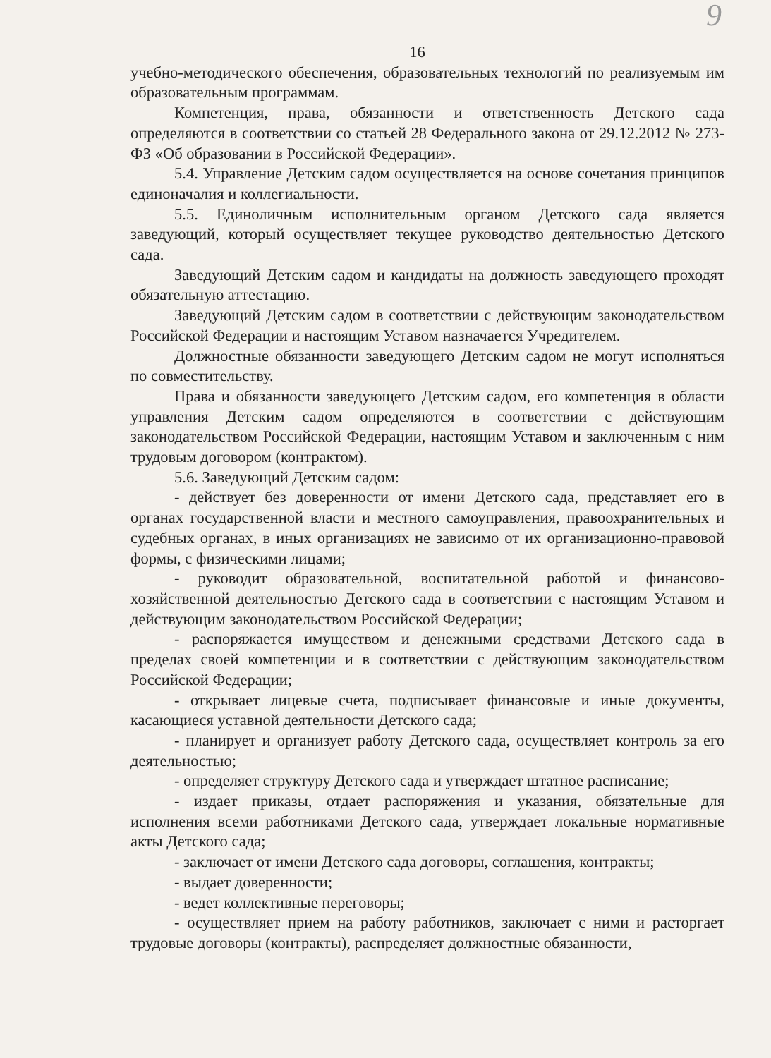9
16
учебно-методического обеспечения, образовательных технологий по реализуемым им образовательным программам.
Компетенция, права, обязанности и ответственность Детского сада определяются в соответствии со статьей 28 Федерального закона от 29.12.2012 № 273-ФЗ «Об образовании в Российской Федерации».
5.4. Управление Детским садом осуществляется на основе сочетания принципов единоначалия и коллегиальности.
5.5. Единоличным исполнительным органом Детского сада является заведующий, который осуществляет текущее руководство деятельностью Детского сада.
Заведующий Детским садом и кандидаты на должность заведующего проходят обязательную аттестацию.
Заведующий Детским садом в соответствии с действующим законодательством Российской Федерации и настоящим Уставом назначается Учредителем.
Должностные обязанности заведующего Детским садом не могут исполняться по совместительству.
Права и обязанности заведующего Детским садом, его компетенция в области управления Детским садом определяются в соответствии с действующим законодательством Российской Федерации, настоящим Уставом и заключенным с ним трудовым договором (контрактом).
5.6. Заведующий Детским садом:
- действует без доверенности от имени Детского сада, представляет его в органах государственной власти и местного самоуправления, правоохранительных и судебных органах, в иных организациях не зависимо от их организационно-правовой формы, с физическими лицами;
- руководит образовательной, воспитательной работой и финансово-хозяйственной деятельностью Детского сада в соответствии с настоящим Уставом и действующим законодательством Российской Федерации;
- распоряжается имуществом и денежными средствами Детского сада в пределах своей компетенции и в соответствии с действующим законодательством Российской Федерации;
- открывает лицевые счета, подписывает финансовые и иные документы, касающиеся уставной деятельности Детского сада;
- планирует и организует работу Детского сада, осуществляет контроль за его деятельностью;
- определяет структуру Детского сада и утверждает штатное расписание;
- издает приказы, отдает распоряжения и указания, обязательные для исполнения всеми работниками Детского сада, утверждает локальные нормативные акты Детского сада;
- заключает от имени Детского сада договоры, соглашения, контракты;
- выдает доверенности;
- ведет коллективные переговоры;
- осуществляет прием на работу работников, заключает с ними и расторгает трудовые договоры (контракты), распределяет должностные обязанности,